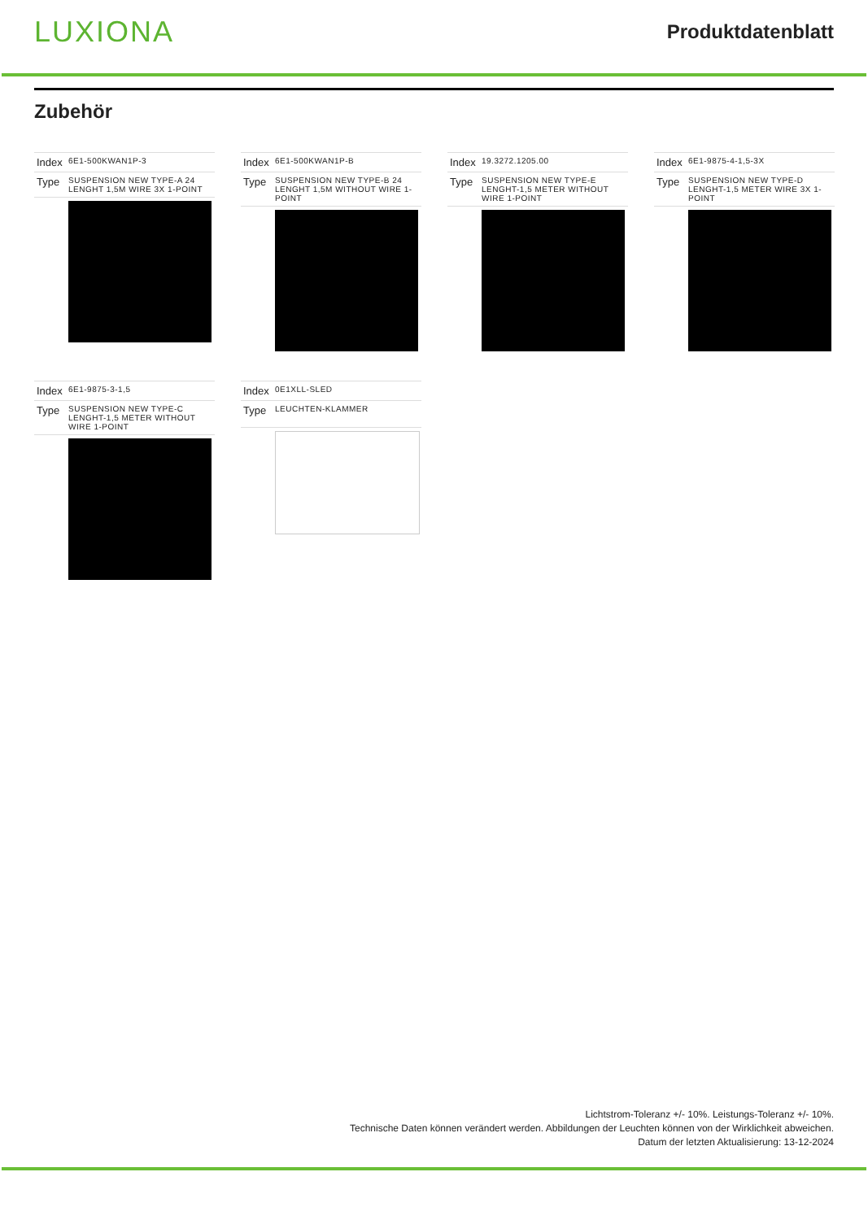LUXIONA
Produktdatenblatt
Zubehör
| Index | 6E1-500KWAN1P-3 |
| Type | SUSPENSION NEW TYPE-A 24 LENGHT 1,5M WIRE 3X 1-POINT |
| Index | 6E1-500KWAN1P-B |
| Type | SUSPENSION NEW TYPE-B 24 LENGHT 1,5M WITHOUT WIRE 1-POINT |
| Index | 19.3272.1205.00 |
| Type | SUSPENSION NEW TYPE-E LENGHT-1,5 METER WITHOUT WIRE 1-POINT |
| Index | 6E1-9875-4-1,5-3X |
| Type | SUSPENSION NEW TYPE-D LENGHT-1,5 METER WIRE 3X 1-POINT |
| Index | 6E1-9875-3-1,5 |
| Type | SUSPENSION NEW TYPE-C LENGHT-1,5 METER WITHOUT WIRE 1-POINT |
| Index | 0E1XLL-SLED |
| Type | LEUCHTEN-KLAMMER |
Lichtstrom-Toleranz +/- 10%. Leistungs-Toleranz +/- 10%.
Technische Daten können verändert werden. Abbildungen der Leuchten können von der Wirklichkeit abweichen.
Datum der letzten Aktualisierung: 13-12-2024